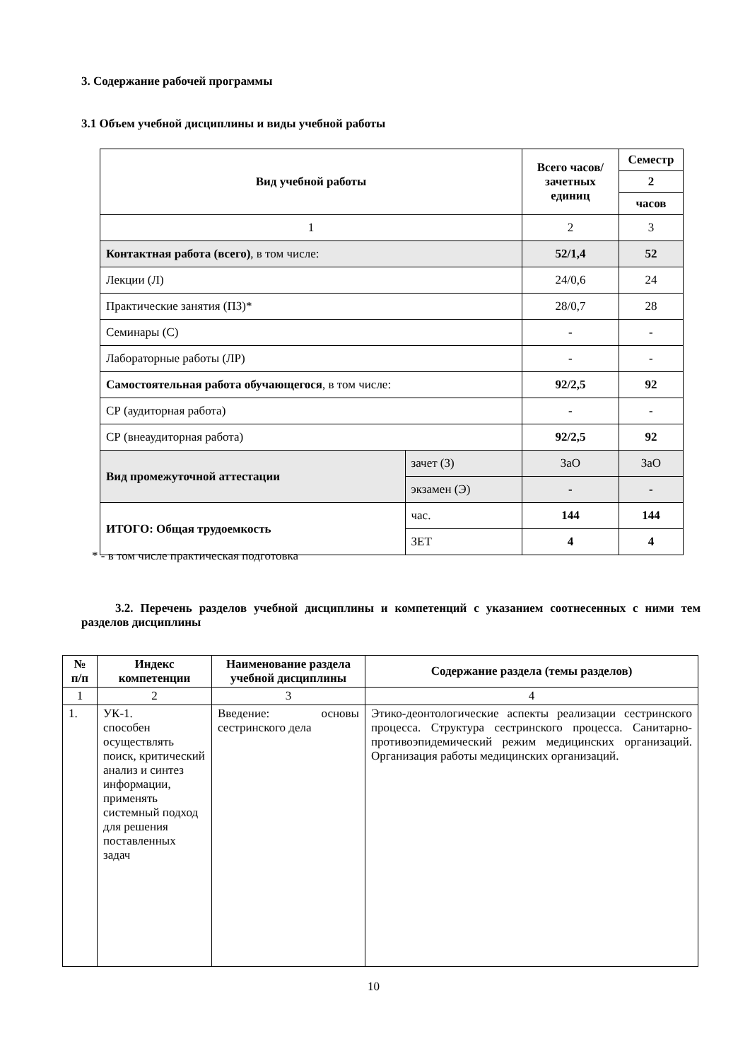3. Содержание рабочей программы
3.1 Объем учебной дисциплины и виды учебной работы
| Вид учебной работы | | Всего часов/ зачетных единиц | Семестр |
| --- | --- | --- | --- |
| | | | 2 |
| | | | часов |
| 1 | | 2 | 3 |
| Контактная работа (всего) , в том числе: | | 52/1,4 | 52 |
| Лекции (Л) | | 24/0,6 | 24 |
| Практические занятия (ПЗ)* | | 28/0,7 | 28 |
| Семинары (С) | | - | - |
| Лабораторные работы (ЛР) | | - | - |
| Самостоятельная работа обучающегося , в том числе: | | 92/2,5 | 92 |
| СР (аудиторная работа) | | - | - |
| СР (внеаудиторная работа) | | 92/2,5 | 92 |
| Вид промежуточной аттестации | зачет (З) | ЗаО | ЗаО |
| | экзамен (Э) | - | - |
| ИТОГО: Общая трудоемкость | час. | 144 | 144 |
| | ЗЕТ | 4 | 4 |
* - в том числе практическая подготовка
3.2. Перечень разделов учебной дисциплины и компетенций с указанием соотнесенных с ними тем разделов дисциплины
| № п/п | Индекс компетенции | Наименование раздела учебной дисциплины | Содержание раздела (темы разделов) |
| --- | --- | --- | --- |
| 1 | 2 | 3 | 4 |
| 1. | УК-1. способен осуществлять поиск, критический анализ и синтез информации, применять системный подход для решения поставленных задач | Введение: основы сестринского дела | Этико-деонтологические аспекты реализации сестринского процесса. Структура сестринского процесса. Санитарно-противоэпидемический режим медицинских организаций. Организация работы медицинских организаций. |
10